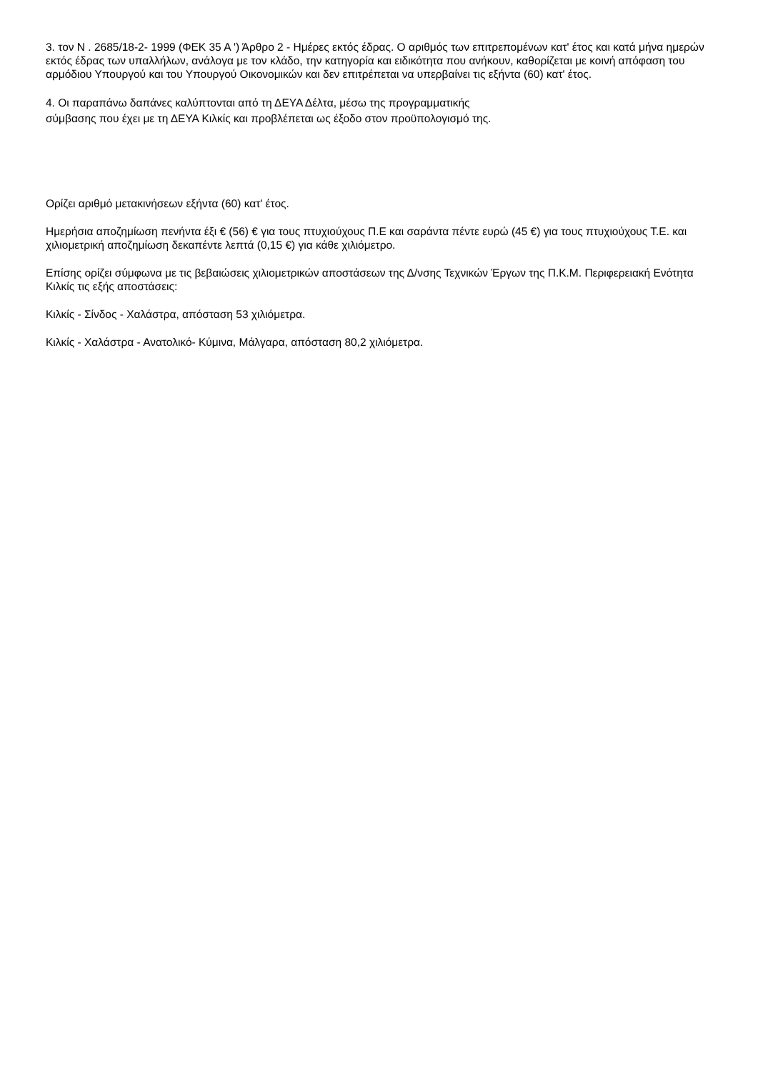3. τον Ν . 2685/18-2- 1999 (ΦΕΚ 35 Α ') Άρθρο 2 - Ημέρες εκτός έδρας. Ο αριθμός των επιτρεπομένων κατ' έτος και κατά μήνα ημερών εκτός έδρας των υπαλλήλων, ανάλογα με τον κλάδο, την κατηγορία και ειδικότητα που ανήκουν, καθορίζεται με κοινή απόφαση του αρμόδιου Υπουργού και του Υπουργού Οικονομικών και δεν επιτρέπεται να υπερβαίνει τις εξήντα (60) κατ' έτος.
4. Οι παραπάνω δαπάνες καλύπτονται από τη ΔΕΥΑ Δέλτα, μέσω της προγραμματικής
σύμβασης που έχει με τη ΔΕΥΑ Κιλκίς και προβλέπεται ως έξοδο στον προϋπολογισμό της.
Ορίζει αριθμό μετακινήσεων εξήντα (60) κατ' έτος.
Ημερήσια αποζημίωση πενήντα έξι € (56) € για τους πτυχιούχους Π.Ε και σαράντα πέντε ευρώ (45 €) για τους πτυχιούχους Τ.Ε. και χιλιομετρική αποζημίωση δεκαπέντε λεπτά (0,15 €) για κάθε χιλιόμετρο.
Επίσης ορίζει σύμφωνα με τις βεβαιώσεις χιλιομετρικών αποστάσεων της Δ/νσης Τεχνικών Έργων της Π.Κ.Μ. Περιφερειακή Ενότητα Κιλκίς τις εξής αποστάσεις:
Κιλκίς - Σίνδος - Χαλάστρα, απόσταση 53 χιλιόμετρα.
Κιλκίς - Χαλάστρα - Ανατολικό- Κύμινα, Μάλγαρα, απόσταση 80,2 χιλιόμετρα.